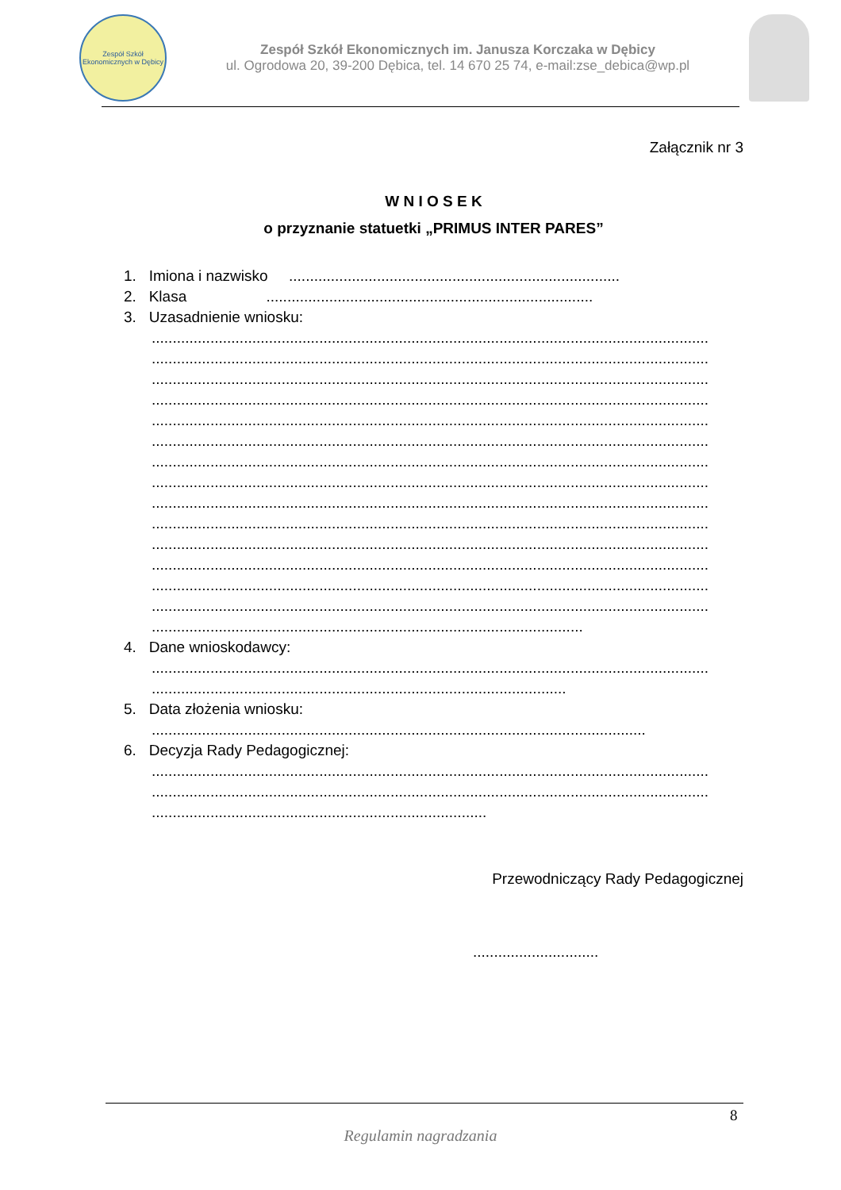Zespół Szkół Ekonomicznych w Dębicy
Zespół Szkół Ekonomicznych im. Janusza Korczaka w Dębicy
ul. Ogrodowa 20, 39-200 Dębica, tel. 14 670 25 74, e-mail:zse_debica@wp.pl
Załącznik nr 3
W N I O S E K
o przyznanie statuetki „PRIMUS INTER PARES”
1. Imiona i nazwisko ...............................................................................
2. Klasa ..............................................................................
3. Uzasadnienie wniosku:
.....................................................................................................................................
.....................................................................................................................................
.....................................................................................................................................
.....................................................................................................................................
.....................................................................................................................................
.....................................................................................................................................
.....................................................................................................................................
.....................................................................................................................................
.....................................................................................................................................
.....................................................................................................................................
.....................................................................................................................................
.....................................................................................................................................
.....................................................................................................................................
.....................................................................................................................................
.......................................................................................................
4. Dane wnioskodawcy:
.....................................................................................................................................
...................................................................................................
5. Data złożenia wniosku:
......................................................................................................................
6. Decyzja Rady Pedagogicznej:
.....................................................................................................................................
.....................................................................................................................................
................................................................................
Przewodniczący Rady Pedagogicznej
..............................
8
Regulamin nagradzania